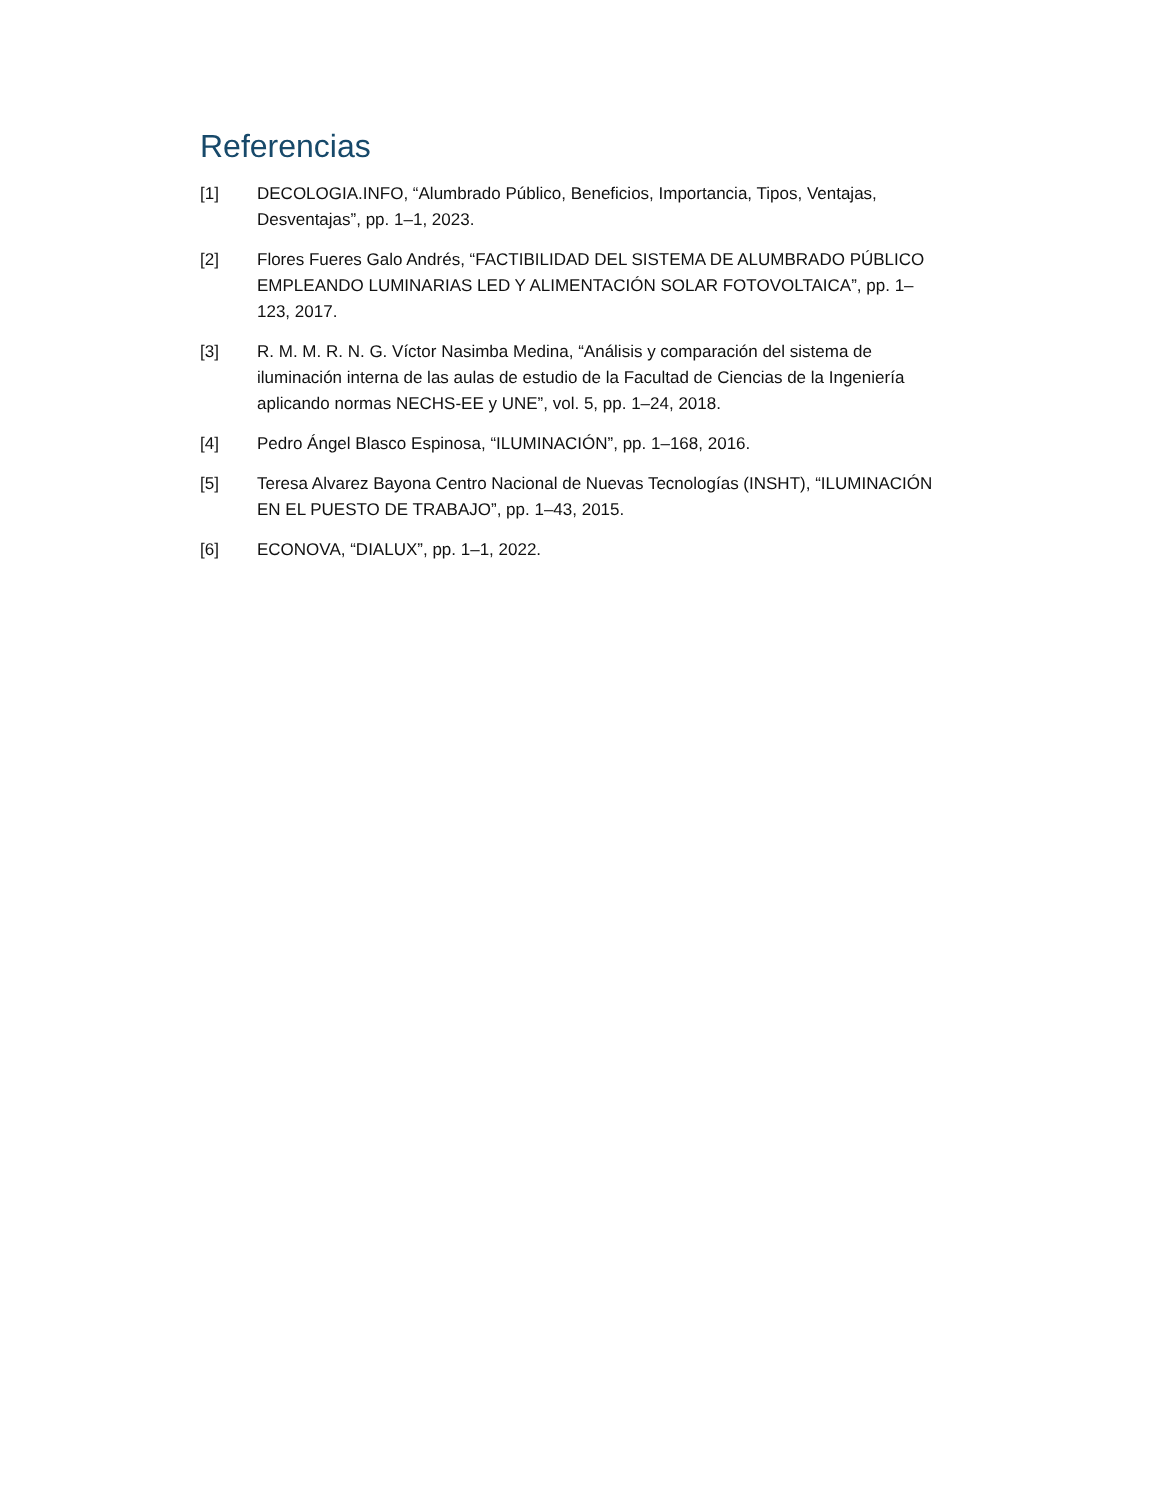Referencias
[1] DECOLOGIA.INFO, “Alumbrado Público, Beneficios, Importancia, Tipos, Ventajas, Desventajas”, pp. 1–1, 2023.
[2] Flores Fueres Galo Andrés, “FACTIBILIDAD DEL SISTEMA DE ALUMBRADO PÚBLICO EMPLEANDO LUMINARIAS LED Y ALIMENTACIÓN SOLAR FOTOVOLTAICA”, pp. 1–123, 2017.
[3] R. M. M. R. N. G. Víctor Nasimba Medina, “Análisis y comparación del sistema de iluminación interna de las aulas de estudio de la Facultad de Ciencias de la Ingeniería aplicando normas NECHS-EE y UNE”, vol. 5, pp. 1–24, 2018.
[4] Pedro Ángel Blasco Espinosa, “ILUMINACIÓN”, pp. 1–168, 2016.
[5] Teresa Alvarez Bayona Centro Nacional de Nuevas Tecnologías (INSHT), “ILUMINACIÓN EN EL PUESTO DE TRABAJO”, pp. 1–43, 2015.
[6] ECONOVA, “DIALUX”, pp. 1–1, 2022.